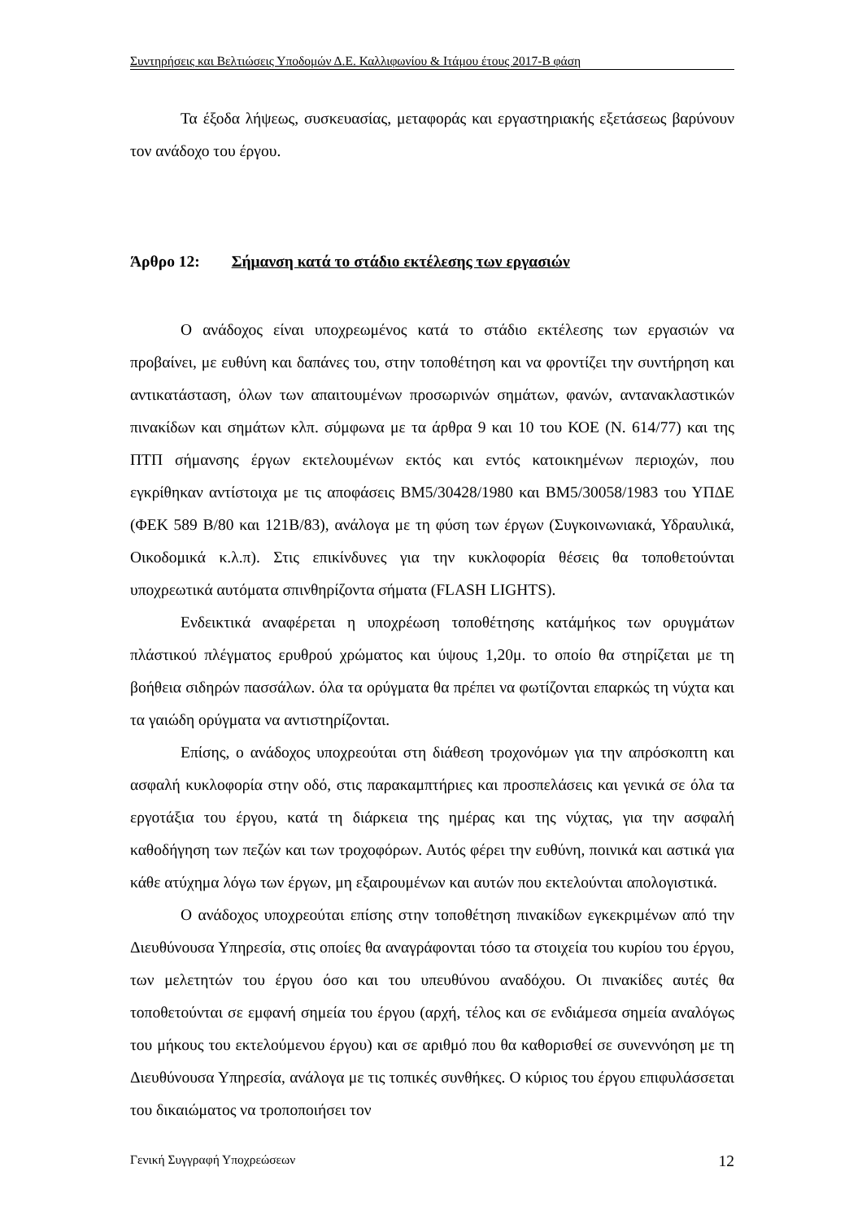Συντηρήσεις και Βελτιώσεις Υποδομών Δ.Ε. Καλλιφωνίου & Ιτάμου έτους 2017-Β φάση
Τα έξοδα λήψεως, συσκευασίας, μεταφοράς και εργαστηριακής εξετάσεως βαρύνουν τον ανάδοχο του έργου.
Άρθρο 12: Σήμανση κατά το στάδιο εκτέλεσης των εργασιών
Ο ανάδοχος είναι υποχρεωμένος κατά το στάδιο εκτέλεσης των εργασιών να προβαίνει, με ευθύνη και δαπάνες του, στην τοποθέτηση και να φροντίζει την συντήρηση και αντικατάσταση, όλων των απαιτουμένων προσωρινών σημάτων, φανών, αντανακλαστικών πινακίδων και σημάτων κλπ. σύμφωνα με τα άρθρα 9 και 10 του ΚΟΕ (Ν. 614/77) και της ΠΤΠ σήμανσης έργων εκτελουμένων εκτός και εντός κατοικημένων περιοχών, που εγκρίθηκαν αντίστοιχα με τις αποφάσεις ΒΜ5/30428/1980 και ΒΜ5/30058/1983 του ΥΠΔΕ (ΦΕΚ 589 Β/80 και 121Β/83), ανάλογα με τη φύση των έργων (Συγκοινωνιακά, Υδραυλικά, Οικοδομικά κ.λ.π). Στις επικίνδυνες για την κυκλοφορία θέσεις θα τοποθετούνται υποχρεωτικά αυτόματα σπινθηρίζοντα σήματα (FLASH LIGHTS).
Ενδεικτικά αναφέρεται η υποχρέωση τοποθέτησης κατάμήκος των ορυγμάτων πλάστικού πλέγματος ερυθρού χρώματος και ύψους 1,20μ. το οποίο θα στηρίζεται με τη βοήθεια σιδηρών πασσάλων. όλα τα ορύγματα θα πρέπει να φωτίζονται επαρκώς τη νύχτα και τα γαιώδη ορύγματα να αντιστηρίζονται.
Επίσης, ο ανάδοχος υποχρεούται στη διάθεση τροχονόμων για την απρόσκοπτη και ασφαλή κυκλοφορία στην οδό, στις παρακαμπτήριες και προσπελάσεις και γενικά σε όλα τα εργοτάξια του έργου, κατά τη διάρκεια της ημέρας και της νύχτας, για την ασφαλή καθοδήγηση των πεζών και των τροχοφόρων. Αυτός φέρει την ευθύνη, ποινικά και αστικά για κάθε ατύχημα λόγω των έργων, μη εξαιρουμένων και αυτών που εκτελούνται απολογιστικά.
Ο ανάδοχος υποχρεούται επίσης στην τοποθέτηση πινακίδων εγκεκριμένων από την Διευθύνουσα Υπηρεσία, στις οποίες θα αναγράφονται τόσο τα στοιχεία του κυρίου του έργου, των μελετητών του έργου όσο και του υπευθύνου αναδόχου. Οι πινακίδες αυτές θα τοποθετούνται σε εμφανή σημεία του έργου (αρχή, τέλος και σε ενδιάμεσα σημεία αναλόγως του μήκους του εκτελούμενου έργου) και σε αριθμό που θα καθορισθεί σε συνεννόηση με τη Διευθύνουσα Υπηρεσία, ανάλογα με τις τοπικές συνθήκες. Ο κύριος του έργου επιφυλάσσεται του δικαιώματος να τροποποιήσει τον
Γενική Συγγραφή Υποχρεώσεων 12